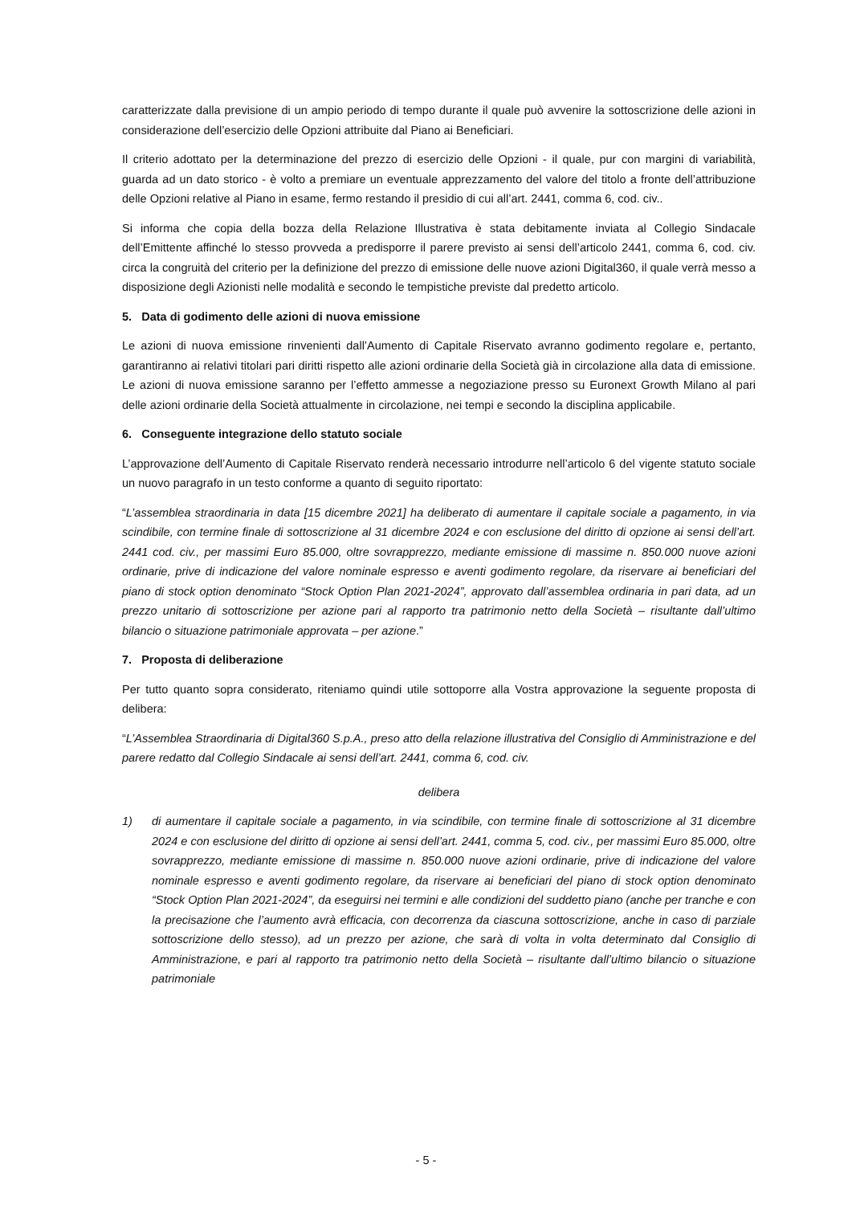caratterizzate dalla previsione di un ampio periodo di tempo durante il quale può avvenire la sottoscrizione delle azioni in considerazione dell’esercizio delle Opzioni attribuite dal Piano ai Beneficiari.
Il criterio adottato per la determinazione del prezzo di esercizio delle Opzioni - il quale, pur con margini di variabilità, guarda ad un dato storico - è volto a premiare un eventuale apprezzamento del valore del titolo a fronte dell’attribuzione delle Opzioni relative al Piano in esame, fermo restando il presidio di cui all’art. 2441, comma 6, cod. civ..
Si informa che copia della bozza della Relazione Illustrativa è stata debitamente inviata al Collegio Sindacale dell’Emittente affinché lo stesso provveda a predisporre il parere previsto ai sensi dell’articolo 2441, comma 6, cod. civ. circa la congruità del criterio per la definizione del prezzo di emissione delle nuove azioni Digital360, il quale verrà messo a disposizione degli Azionisti nelle modalità e secondo le tempistiche previste dal predetto articolo.
5. Data di godimento delle azioni di nuova emissione
Le azioni di nuova emissione rinvenienti dall’Aumento di Capitale Riservato avranno godimento regolare e, pertanto, garantiranno ai relativi titolari pari diritti rispetto alle azioni ordinarie della Società già in circolazione alla data di emissione. Le azioni di nuova emissione saranno per l’effetto ammesse a negoziazione presso su Euronext Growth Milano al pari delle azioni ordinarie della Società attualmente in circolazione, nei tempi e secondo la disciplina applicabile.
6. Conseguente integrazione dello statuto sociale
L’approvazione dell’Aumento di Capitale Riservato renderà necessario introdurre nell’articolo 6 del vigente statuto sociale un nuovo paragrafo in un testo conforme a quanto di seguito riportato:
“L’assemblea straordinaria in data [15 dicembre 2021] ha deliberato di aumentare il capitale sociale a pagamento, in via scindibile, con termine finale di sottoscrizione al 31 dicembre 2024 e con esclusione del diritto di opzione ai sensi dell’art. 2441 cod. civ., per massimi Euro 85.000, oltre sovrapprezzo, mediante emissione di massime n. 850.000 nuove azioni ordinarie, prive di indicazione del valore nominale espresso e aventi godimento regolare, da riservare ai beneficiari del piano di stock option denominato “Stock Option Plan 2021-2024”, approvato dall’assemblea ordinaria in pari data, ad un prezzo unitario di sottoscrizione per azione pari al rapporto tra patrimonio netto della Società – risultante dall’ultimo bilancio o situazione patrimoniale approvata – per azione.”
7. Proposta di deliberazione
Per tutto quanto sopra considerato, riteniamo quindi utile sottoporre alla Vostra approvazione la seguente proposta di delibera:
“L’Assemblea Straordinaria di Digital360 S.p.A., preso atto della relazione illustrativa del Consiglio di Amministrazione e del parere redatto dal Collegio Sindacale ai sensi dell’art. 2441, comma 6, cod. civ.
delibera
1) di aumentare il capitale sociale a pagamento, in via scindibile, con termine finale di sottoscrizione al 31 dicembre 2024 e con esclusione del diritto di opzione ai sensi dell’art. 2441, comma 5, cod. civ., per massimi Euro 85.000, oltre sovrapprezzo, mediante emissione di massime n. 850.000 nuove azioni ordinarie, prive di indicazione del valore nominale espresso e aventi godimento regolare, da riservare ai beneficiari del piano di stock option denominato “Stock Option Plan 2021-2024”, da eseguirsi nei termini e alle condizioni del suddetto piano (anche per tranche e con la precisazione che l’aumento avrà efficacia, con decorrenza da ciascuna sottoscrizione, anche in caso di parziale sottoscrizione dello stesso), ad un prezzo per azione, che sarà di volta in volta determinato dal Consiglio di Amministrazione, e pari al rapporto tra patrimonio netto della Società – risultante dall’ultimo bilancio o situazione patrimoniale
- 5 -